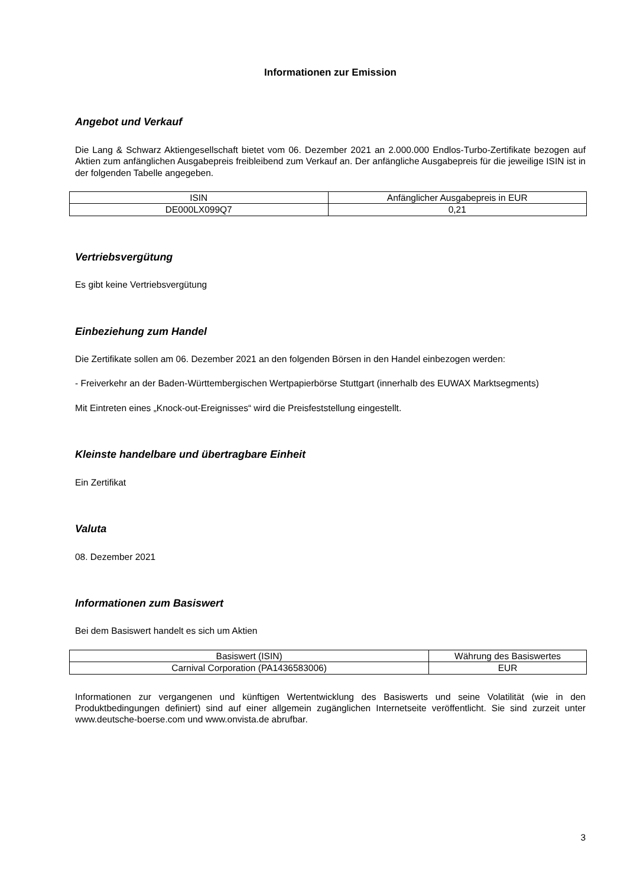Informationen zur Emission
Angebot und Verkauf
Die Lang & Schwarz Aktiengesellschaft bietet vom 06. Dezember 2021 an 2.000.000 Endlos-Turbo-Zertifikate bezogen auf Aktien zum anfänglichen Ausgabepreis freibleibend zum Verkauf an. Der anfängliche Ausgabepreis für die jeweilige ISIN ist in der folgenden Tabelle angegeben.
| ISIN | Anfänglicher Ausgabepreis in EUR |
| DE000LX099Q7 | 0,21 |
Vertriebsvergütung
Es gibt keine Vertriebsvergütung
Einbeziehung zum Handel
Die Zertifikate sollen am 06. Dezember 2021 an den folgenden Börsen in den Handel einbezogen werden:
- Freiverkehr an der Baden-Württembergischen Wertpapierbörse Stuttgart (innerhalb des EUWAX Marktsegments)
Mit Eintreten eines „Knock-out-Ereignisses“ wird die Preisfeststellung eingestellt.
Kleinste handelbare und übertragbare Einheit
Ein Zertifikat
Valuta
08. Dezember 2021
Informationen zum Basiswert
Bei dem Basiswert handelt es sich um Aktien
| Basiswert (ISIN) | Währung des Basiswertes |
| Carnival Corporation (PA1436583006) | EUR |
Informationen zur vergangenen und künftigen Wertentwicklung des Basiswerts und seine Volatilität (wie in den Produktbedingungen definiert) sind auf einer allgemein zugänglichen Internetseite veröffentlicht. Sie sind zurzeit unter www.deutsche-boerse.com und www.onvista.de abrufbar.
3